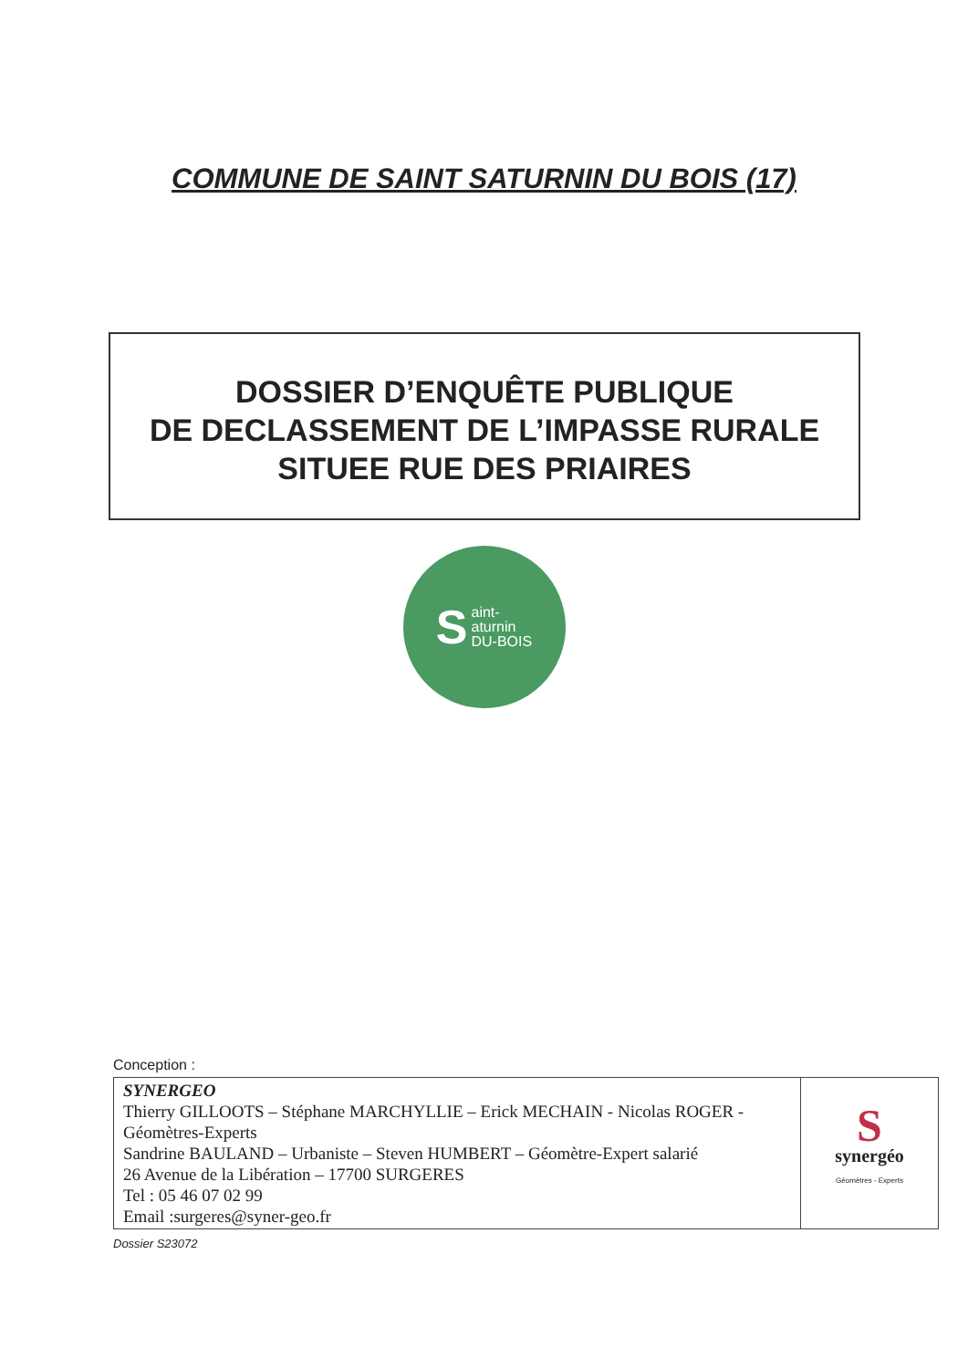COMMUNE DE SAINT SATURNIN DU BOIS (17)
DOSSIER D’ENQUÊTE PUBLIQUE
DE DECLASSEMENT DE L’IMPASSE RURALE
SITUEE RUE DES PRIAIRES
Saint-
aturnin
DU-BOIS
Conception :
| SYNERGEO Thierry GILLOOTS – Stéphane MARCHYLLIE – Erick MECHAIN - Nicolas ROGER - Géomètres-Experts Sandrine BAULAND – Urbaniste – Steven HUMBERT – Géomètre-Expert salarié 26 Avenue de la Libération – 17700 SURGERES Tel : 05 46 07 02 99 Email :surgeres@syner-geo.fr | S synergéo Géomètres - Experts |
Dossier S23072